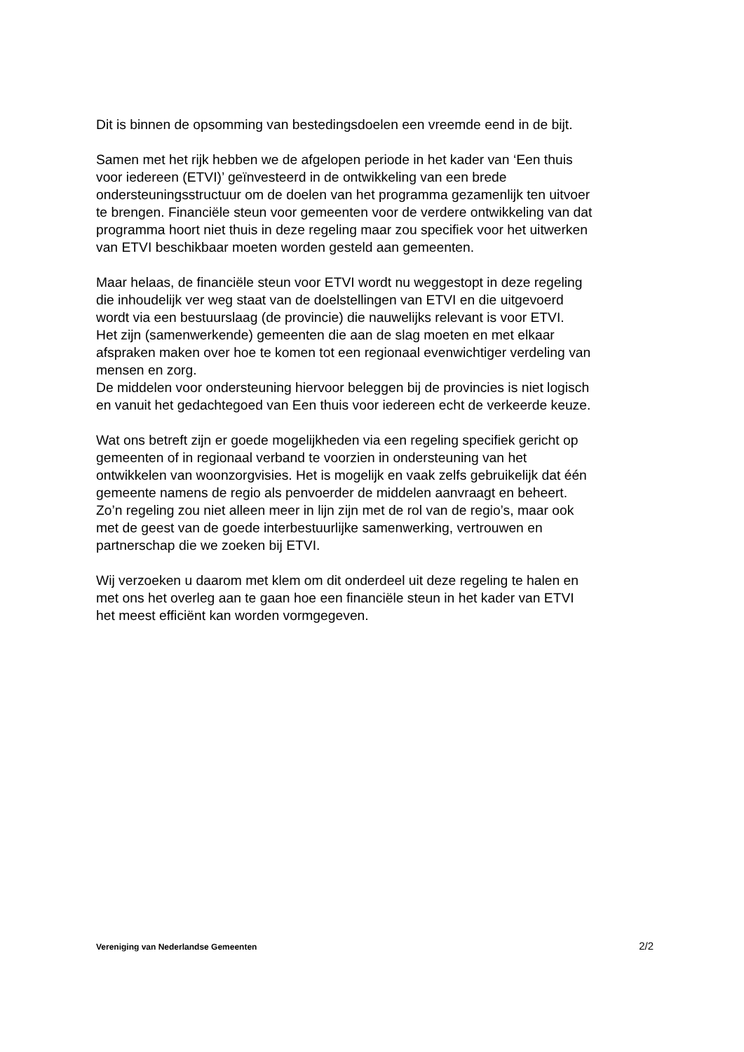Dit is binnen de opsomming van bestedingsdoelen een vreemde eend in de bijt.
Samen met het rijk hebben we de afgelopen periode in het kader van ‘Een thuis
voor iedereen (ETVI)’ geïnvesteerd in de ontwikkeling van een brede
ondersteuningsstructuur om de doelen van het programma gezamenlijk ten uitvoer
te brengen. Financiële steun voor gemeenten voor de verdere ontwikkeling van dat
programma hoort niet thuis in deze regeling maar zou specifiek voor het uitwerken
van ETVI beschikbaar moeten worden gesteld aan gemeenten.
Maar helaas, de financiële steun voor ETVI wordt nu weggestopt in deze regeling
die inhoudelijk ver weg staat van de doelstellingen van ETVI en die uitgevoerd
wordt via een bestuurslaag (de provincie) die nauwelijks relevant is voor ETVI.
Het zijn (samenwerkende) gemeenten die aan de slag moeten en met elkaar
afspraken maken over hoe te komen tot een regionaal evenwichtiger verdeling van
mensen en zorg.
De middelen voor ondersteuning hiervoor beleggen bij de provincies is niet logisch
en vanuit het gedachtegoed van Een thuis voor iedereen echt de verkeerde keuze.
Wat ons betreft zijn er goede mogelijkheden via een regeling specifiek gericht op
gemeenten of in regionaal verband te voorzien in ondersteuning van het
ontwikkelen van woonzorgvisies. Het is mogelijk en vaak zelfs gebruikelijk dat één
gemeente namens de regio als penvoerder de middelen aanvraagt en beheert.
Zo’n regeling zou niet alleen meer in lijn zijn met de rol van de regio’s, maar ook
met de geest van de goede interbestuurlijke samenwerking, vertrouwen en
partnerschap die we zoeken bij ETVI.
Wij verzoeken u daarom met klem om dit onderdeel uit deze regeling te halen en
met ons het overleg aan te gaan hoe een financiële steun in het kader van ETVI
het meest efficiënt kan worden vormgegeven.
Vereniging van Nederlandse Gemeenten 2/2